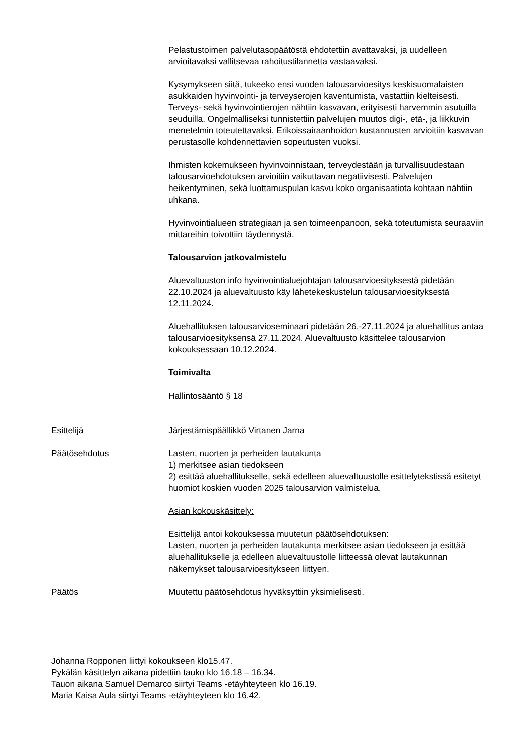Pelastustoimen palvelutasopäätöstä ehdotettiin avattavaksi, ja uudelleen arvioitavaksi vallitsevaa rahoitustilannetta vastaavaksi.
Kysymykseen siitä, tukeeko ensi vuoden talousarvioesitys keskisuomalaisten asukkaiden hyvinvointi- ja terveyserojen kaventumista, vastattiin kielteisesti. Terveys- sekä hyvinvointierojen nähtiin kasvavan, erityisesti harvemmin asutuilla seuduilla. Ongelmalliseksi tunnistettiin palvelujen muutos digi-, etä-, ja liikkuvin menetelmin toteutettavaksi. Erikoissairaanhoidon kustannusten arvioitiin kasvavan perustasolle kohdennettavien sopeutusten vuoksi.
Ihmisten kokemukseen hyvinvoinnistaan, terveydestään ja turvallisuudestaan talousarvioehdotuksen arvioitiin vaikuttavan negatiivisesti. Palvelujen heikentyminen, sekä luottamuspulan kasvu koko organisaatiota kohtaan nähtiin uhkana.
Hyvinvointialueen strategiaan ja sen toimeenpanoon, sekä toteutumista seuraaviin mittareihin toivottiin täydennystä.
Talousarvion jatkovalmistelu
Aluevaltuuston info hyvinvointialuejohtajan talousarvioesityksestä pidetään 22.10.2024 ja aluevaltuusto käy lähetekeskustelun talousarvioesityksestä 12.11.2024.
Aluehallituksen talousarvioseminaari pidetään 26.-27.11.2024 ja aluehallitus antaa talousarvioesityksensä 27.11.2024. Aluevaltuusto käsittelee talousarvion kokouksessaan 10.12.2024.
Toimivalta
Hallintosääntö § 18
Esittelijä Järjestämispäällikkö Virtanen Jarna
Päätösehdotus Lasten, nuorten ja perheiden lautakunta
1) merkitsee asian tiedokseen
2) esittää aluehallitukselle, sekä edelleen aluevaltuustolle esittelytekstissä esitetyt huomiot koskien vuoden 2025 talousarvion valmistelua.
Asian kokouskäsittely:
Esittelijä antoi kokouksessa muutetun päätösehdotuksen:
Lasten, nuorten ja perheiden lautakunta merkitsee asian tiedokseen ja esittää aluehallitukselle ja edelleen aluevaltuustolle liitteessä olevat lautakunnan näkemykset talousarvioesitykseen liittyen.
Päätös Muutettu päätösehdotus hyväksyttiin yksimielisesti.
Johanna Ropponen liittyi kokoukseen klo15.47.
Pykälän käsittelyn aikana pidettiin tauko klo 16.18 – 16.34.
Tauon aikana Samuel Demarco siirtyi Teams -etäyhteyteen klo 16.19.
Maria Kaisa Aula siirtyi Teams -etäyhteyteen klo 16.42.